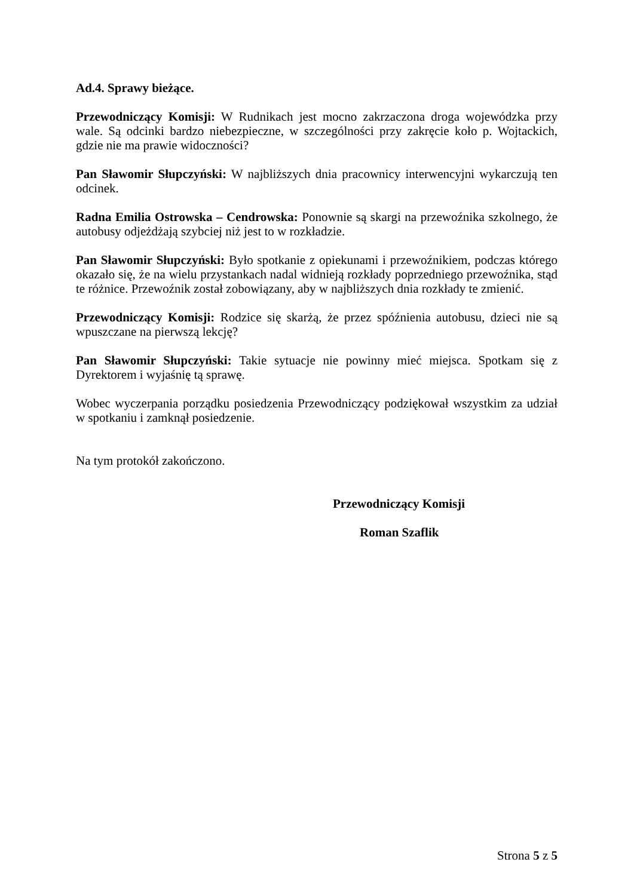Ad.4. Sprawy bieżące.
Przewodniczący Komisji: W Rudnikach jest mocno zakrzaczona droga wojewódzka przy wale. Są odcinki bardzo niebezpieczne, w szczególności przy zakręcie koło p. Wojtackich, gdzie nie ma prawie widoczności?
Pan Sławomir Słupczyński: W najbliższych dnia pracownicy interwencyjni wykarczują ten odcinek.
Radna Emilia Ostrowska – Cendrowska: Ponownie są skargi na przewoźnika szkolnego, że autobusy odjeżdżają szybciej niż jest to w rozkładzie.
Pan Sławomir Słupczyński: Było spotkanie z opiekunami i przewoźnikiem, podczas którego okazało się, że na wielu przystankach nadal widnieją rozkłady poprzedniego przewoźnika, stąd te różnice. Przewoźnik został zobowiązany, aby w najbliższych dnia rozkłady te zmienić.
Przewodniczący Komisji: Rodzice się skarżą, że przez spóźnienia autobusu, dzieci nie są wpuszczane na pierwszą lekcję?
Pan Sławomir Słupczyński: Takie sytuacje nie powinny mieć miejsca. Spotkam się z Dyrektorem i wyjaśnię tą sprawę.
Wobec wyczerpania porządku posiedzenia Przewodniczący podziękował wszystkim za udział w spotkaniu i zamknął posiedzenie.
Na tym protokół zakończono.
Przewodniczący Komisji
Roman Szaflik
Strona 5 z 5